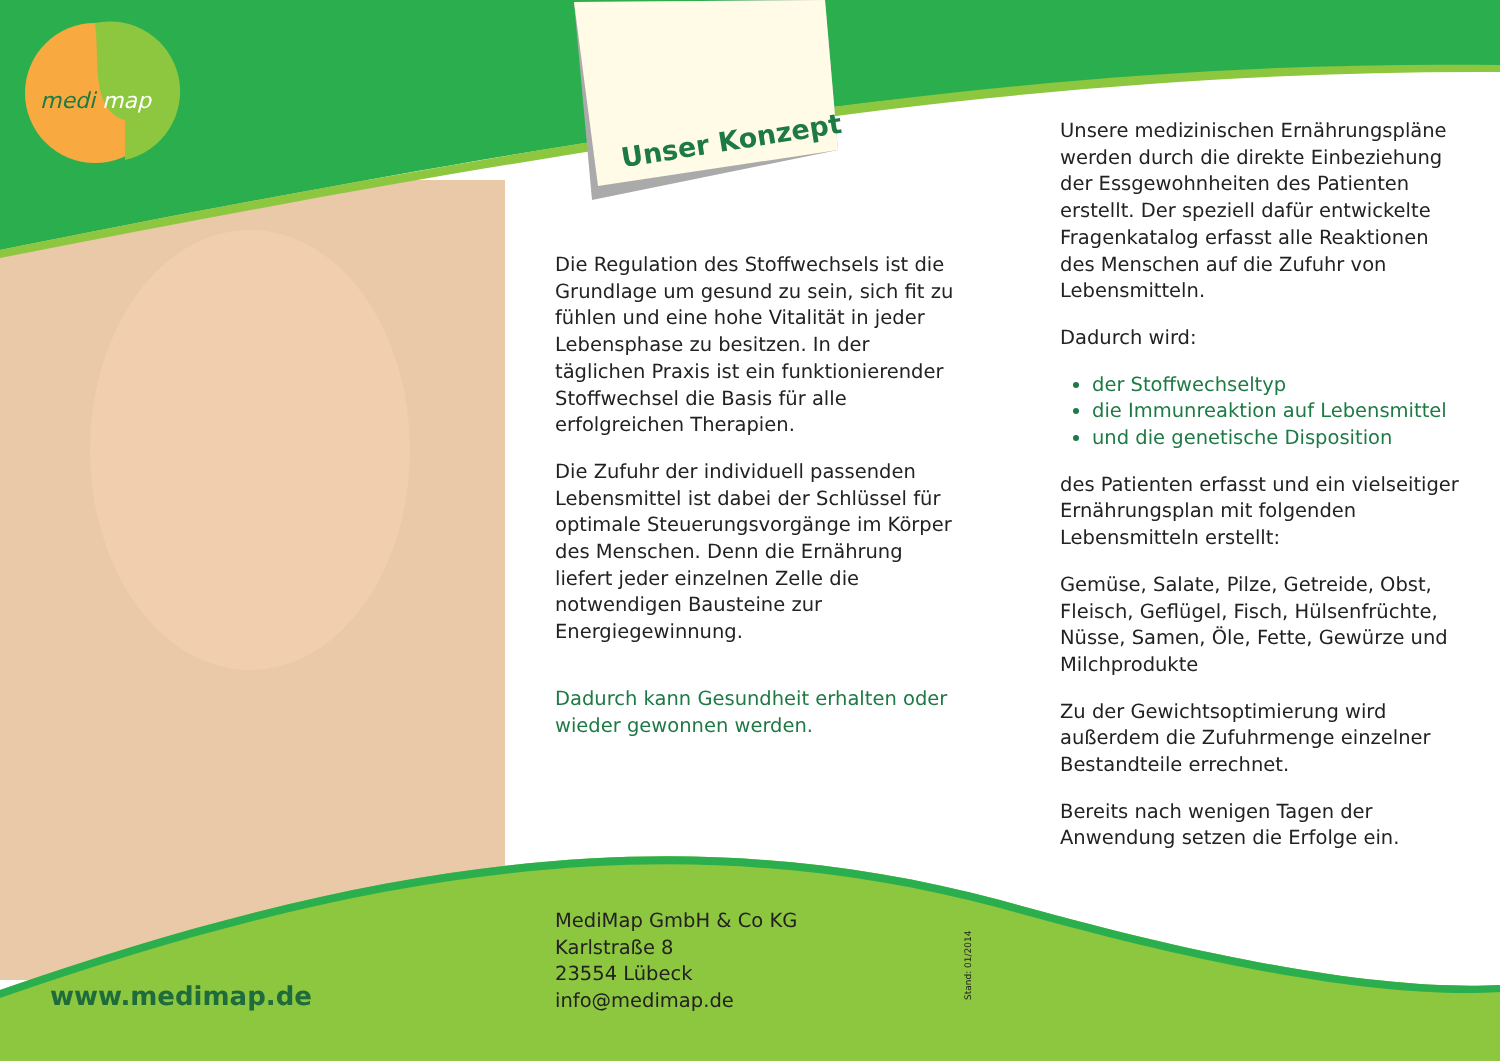medi map
Unser Konzept
Die Regulation des Stoffwechsels ist die Grundlage um gesund zu sein, sich fit zu fühlen und eine hohe Vitalität in jeder Lebensphase zu besitzen. In der täglichen Praxis ist ein funktionierender Stoffwechsel die Basis für alle erfolgreichen Therapien.
Die Zufuhr der individuell passenden Lebensmittel ist dabei der Schlüssel für optimale Steuerungsvorgänge im Körper des Menschen. Denn die Ernährung liefert jeder einzelnen Zelle die notwendigen Bausteine zur Energiegewinnung.
Dadurch kann Gesundheit erhalten oder wieder gewonnen werden.
Unsere medizinischen Ernährungspläne werden durch die direkte Einbeziehung der Essgewohnheiten des Patienten erstellt. Der speziell dafür entwickelte Fragenkatalog erfasst alle Reaktionen des Menschen auf die Zufuhr von Lebensmitteln.
Dadurch wird:
der Stoffwechseltyp
die Immunreaktion auf Lebensmittel
und die genetische Disposition
des Patienten erfasst und ein vielseitiger Ernährungsplan mit folgenden Lebensmitteln erstellt:
Gemüse, Salate, Pilze, Getreide, Obst, Fleisch, Geflügel, Fisch, Hülsenfrüchte, Nüsse, Samen, Öle, Fette, Gewürze und Milchprodukte
Zu der Gewichtsoptimierung wird außerdem die Zufuhrmenge einzelner Bestandteile errechnet.
Bereits nach wenigen Tagen der Anwendung setzen die Erfolge ein.
www.medimap.de
MediMap GmbH & Co KG
Karlstraße 8
23554 Lübeck
info@medimap.de
Stand: 01/2014